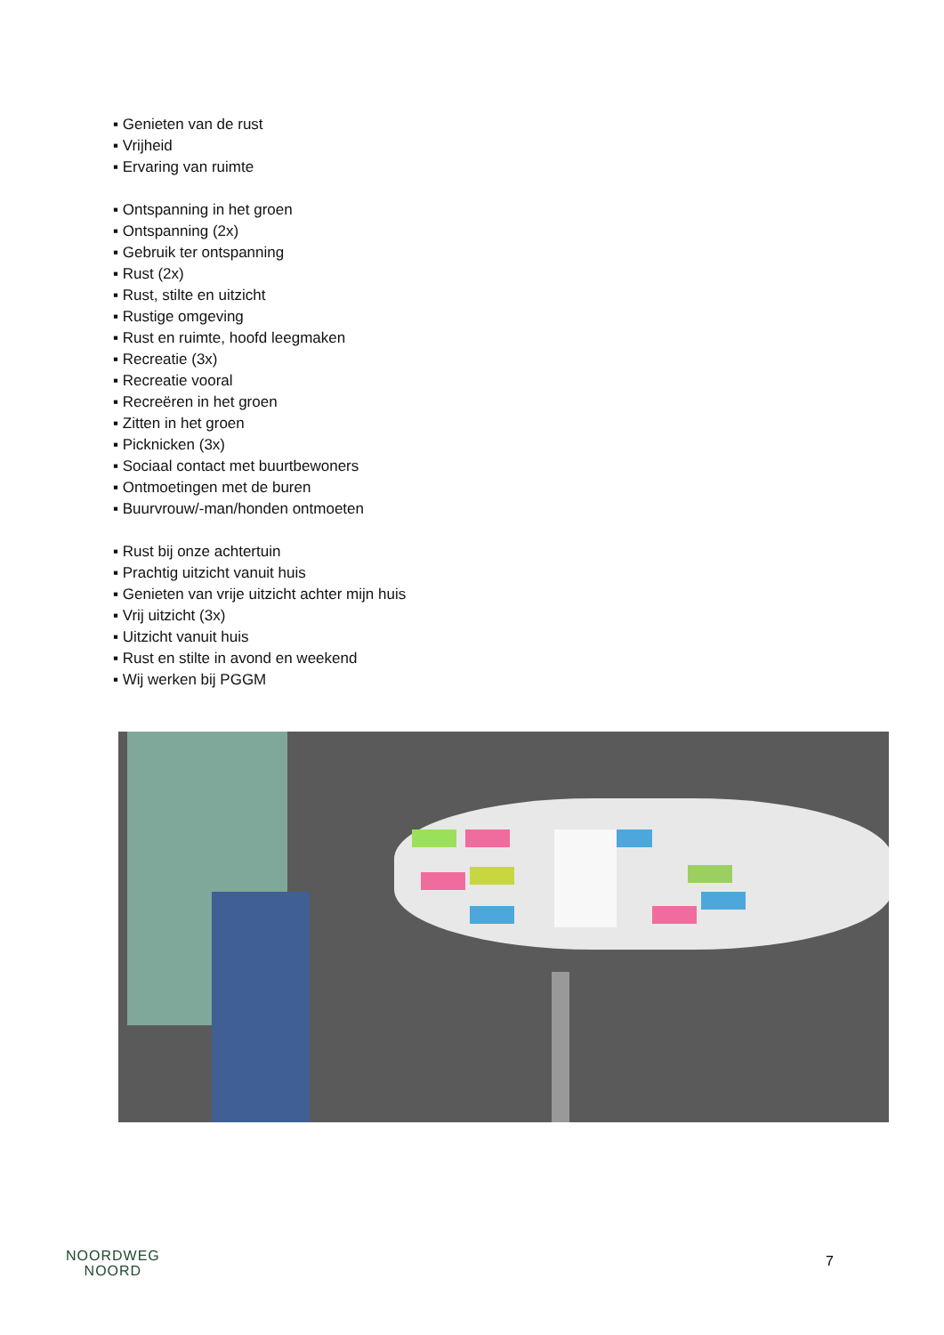▪ Genieten van de rust
▪ Vrijheid
▪ Ervaring van ruimte
▪ Ontspanning in het groen
▪ Ontspanning (2x)
▪ Gebruik ter ontspanning
▪ Rust (2x)
▪ Rust, stilte en uitzicht
▪ Rustige omgeving
▪ Rust en ruimte, hoofd leegmaken
▪ Recreatie (3x)
▪ Recreatie vooral
▪ Recreëren in het groen
▪ Zitten in het groen
▪ Picknicken (3x)
▪ Sociaal contact met buurtbewoners
▪ Ontmoetingen met de buren
▪ Buurvrouw/-man/honden ontmoeten
▪ Rust bij onze achtertuin
▪ Prachtig uitzicht vanuit huis
▪ Genieten van vrije uitzicht achter mijn huis
▪ Vrij uitzicht (3x)
▪ Uitzicht vanuit huis
▪ Rust en stilte in avond en weekend
▪ Wij werken bij PGGM
NOORDWEG
NOORD
7